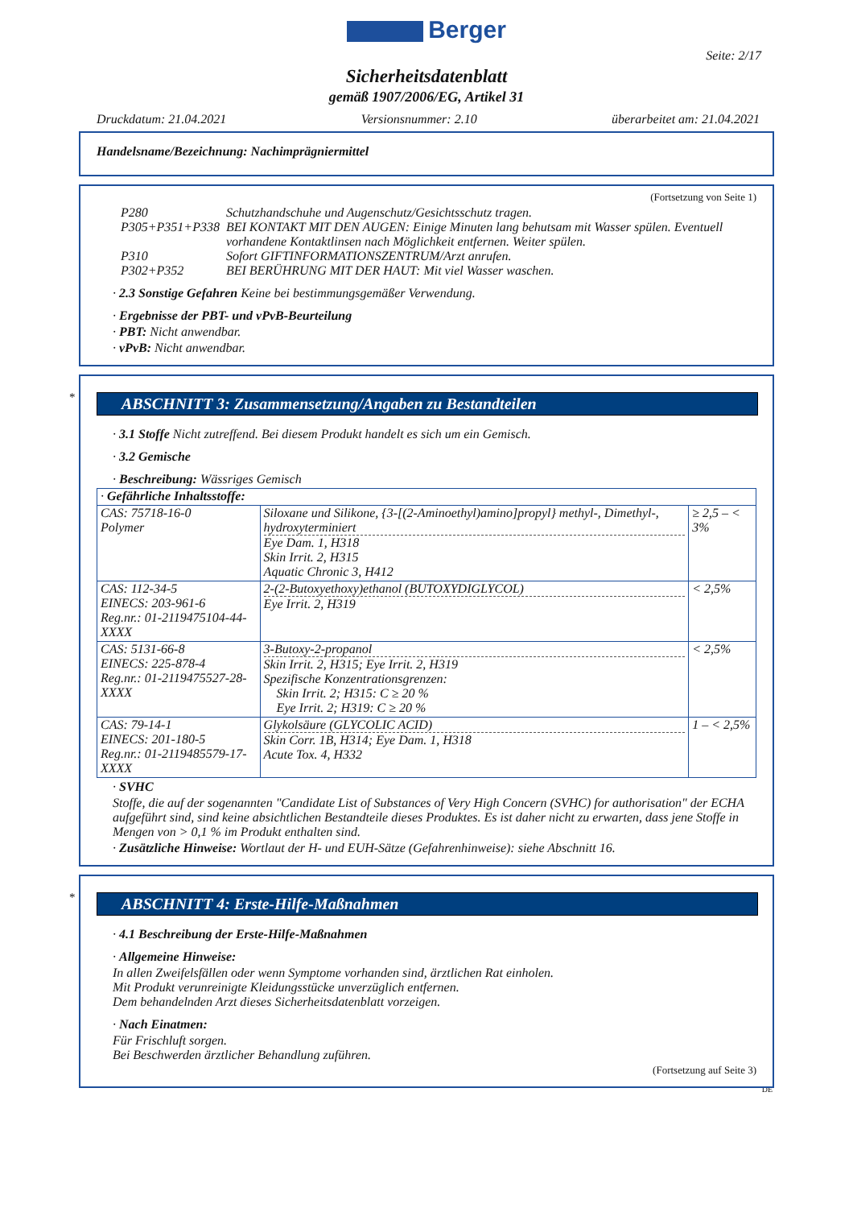Berger
Seite: 2/17
Sicherheitsdatenblatt
gemäß 1907/2006/EG, Artikel 31
Druckdatum: 21.04.2021 Versionsnummer: 2.10 überarbeitet am: 21.04.2021
Handelsname/Bezeichnung: Nachimprägniermittel
(Fortsetzung von Seite 1)
| P280 | Schutzhandschuhe und Augenschutz/Gesichtsschutz tragen. |
| P305+P351+P338 | BEI KONTAKT MIT DEN AUGEN: Einige Minuten lang behutsam mit Wasser spülen. Eventuell vorhandene Kontaktlinsen nach Möglichkeit entfernen. Weiter spülen. |
| P310 | Sofort GIFTINFORMATIONSZENTRUM/Arzt anrufen. |
| P302+P352 | BEI BERÜHRUNG MIT DER HAUT: Mit viel Wasser waschen. |
· 2.3 Sonstige Gefahren Keine bei bestimmungsgemäßer Verwendung.
· Ergebnisse der PBT- und vPvB-Beurteilung
· PBT: Nicht anwendbar.
· vPvB: Nicht anwendbar.
*
ABSCHNITT 3: Zusammensetzung/Angaben zu Bestandteilen
· 3.1 Stoffe Nicht zutreffend. Bei diesem Produkt handelt es sich um ein Gemisch.
· 3.2 Gemische
· Beschreibung: Wässriges Gemisch
| · Gefährliche Inhaltsstoffe: | | |
| CAS: 75718-16-0 Polymer | Siloxane und Silikone, {3-[(2-Aminoethyl)amino]propyl} methyl-, Dimethyl-, hydroxyterminiert Eye Dam. 1, H318 Skin Irrit. 2, H315 Aquatic Chronic 3, H412 | ≥ 2,5 – < 3% |
| CAS: 112-34-5 EINECS: 203-961-6 Reg.nr.: 01-2119475104-44-XXXX | 2-(2-Butoxyethoxy)ethanol (BUTOXYDIGLYCOL) Eye Irrit. 2, H319 | < 2,5% |
| CAS: 5131-66-8 EINECS: 225-878-4 Reg.nr.: 01-2119475527-28-XXXX | 3-Butoxy-2-propanol Skin Irrit. 2, H315; Eye Irrit. 2, H319 Spezifische Konzentrationsgrenzen: Skin Irrit. 2; H315: C ≥ 20 % Eye Irrit. 2; H319: C ≥ 20 % | < 2,5% |
| CAS: 79-14-1 EINECS: 201-180-5 Reg.nr.: 01-2119485579-17-XXXX | Glykolsäure (GLYCOLIC ACID) Skin Corr. 1B, H314; Eye Dam. 1, H318 Acute Tox. 4, H332 | 1 – < 2,5% |
· SVHC
Stoffe, die auf der sogenannten "Candidate List of Substances of Very High Concern (SVHC) for authorisation" der ECHA aufgeführt sind, sind keine absichtlichen Bestandteile dieses Produktes. Es ist daher nicht zu erwarten, dass jene Stoffe in Mengen von > 0,1 % im Produkt enthalten sind.
· Zusätzliche Hinweise: Wortlaut der H- und EUH-Sätze (Gefahrenhinweise): siehe Abschnitt 16.
*
ABSCHNITT 4: Erste-Hilfe-Maßnahmen
· 4.1 Beschreibung der Erste-Hilfe-Maßnahmen
· Allgemeine Hinweise:
In allen Zweifelsfällen oder wenn Symptome vorhanden sind, ärztlichen Rat einholen.
Mit Produkt verunreinigte Kleidungsstücke unverzüglich entfernen.
Dem behandelnden Arzt dieses Sicherheitsdatenblatt vorzeigen.
· Nach Einatmen:
Für Frischluft sorgen.
Bei Beschwerden ärztlicher Behandlung zuführen.
(Fortsetzung auf Seite 3)
DE